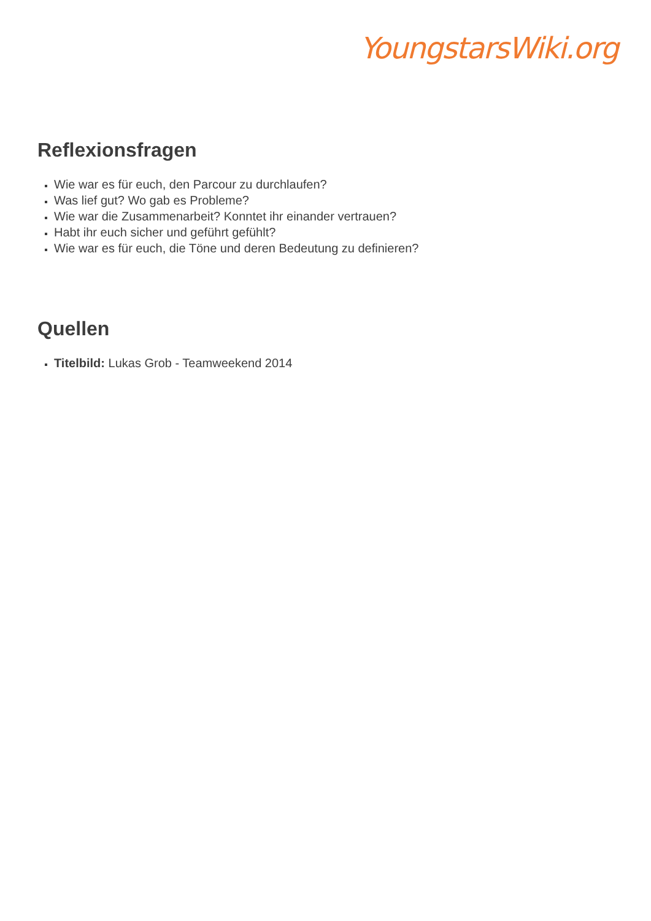YoungstarsWiki.org
Reflexionsfragen
Wie war es für euch, den Parcour zu durchlaufen?
Was lief gut? Wo gab es Probleme?
Wie war die Zusammenarbeit? Konntet ihr einander vertrauen?
Habt ihr euch sicher und geführt gefühlt?
Wie war es für euch, die Töne und deren Bedeutung zu definieren?
Quellen
Titelbild: Lukas Grob - Teamweekend 2014